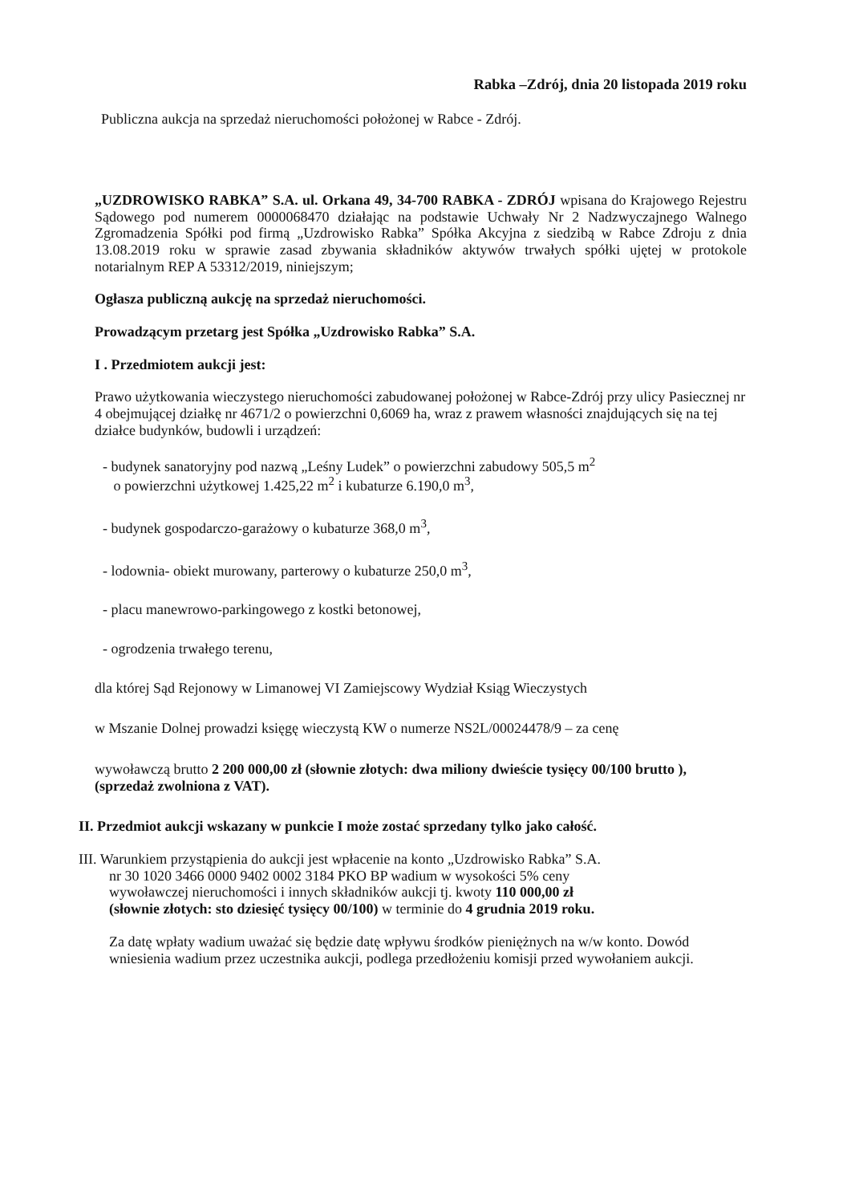Rabka –Zdrój, dnia 20 listopada 2019 roku
Publiczna aukcja na sprzedaż nieruchomości położonej w Rabce - Zdrój.
„UZDROWISKO RABKA” S.A. ul. Orkana 49, 34-700 RABKA - ZDRÓJ wpisana do Krajowego Rejestru Sądowego pod numerem 0000068470 działając na podstawie Uchwały Nr 2 Nadzwyczajnego Walnego Zgromadzenia Spółki pod firmą „Uzdrowisko Rabka” Spółka Akcyjna z siedzibą w Rabce Zdroju z dnia 13.08.2019 roku w sprawie zasad zbywania składników aktywów trwałych spółki ujętej w protokole notarialnym REP A 53312/2019, niniejszym;
Ogłasza publiczną aukcję na sprzedaż nieruchomości.
Prowadzącym przetarg jest Spółka „Uzdrowisko Rabka” S.A.
I . Przedmiotem aukcji jest:
Prawo użytkowania wieczystego nieruchomości zabudowanej położonej w Rabce-Zdrój przy ulicy Pasiecznej nr 4 obejmującej działkę nr 4671/2 o powierzchni 0,6069 ha, wraz z prawem własności znajdujących się na tej działce budynków, budowli i urządzeń:
- budynek sanatoryjny pod nazwą „Leśny Ludek” o powierzchni zabudowy 505,5 m<sup>2</sup>
o powierzchni użytkowej 1.425,22 m<sup>2</sup> i kubaturze 6.190,0 m<sup>3</sup>,
- budynek gospodarczo-garażowy o kubaturze 368,0 m<sup>3</sup>,
- lodownia- obiekt murowany, parterowy o kubaturze 250,0 m<sup>3</sup>,
- placu manewrowo-parkingowego z kostki betonowej,
- ogrodzenia trwałego terenu,
dla której Sąd Rejonowy w Limanowej VI Zamiejscowy Wydział Ksiąg Wieczystych
w Mszanie Dolnej prowadzi księgę wieczystą KW o numerze NS2L/00024478/9 – za cenę
wywoławczą brutto 2 200 000,00 zł (słownie złotych: dwa miliony dwieście tysięcy 00/100 brutto ), (sprzedaż zwolniona z VAT).
II. Przedmiot aukcji wskazany w punkcie I może zostać sprzedany tylko jako całość.
III. Warunkiem przystąpienia do aukcji jest wpłacenie na konto „Uzdrowisko Rabka” S.A.
nr 30 1020 3466 0000 9402 0002 3184 PKO BP wadium w wysokości 5% ceny
wywoławczej nieruchomości i innych składników aukcji tj. kwoty 110 000,00 zł
(słownie złotych: sto dziesięć tysięcy 00/100) w terminie do 4 grudnia 2019 roku.
Za datę wpłaty wadium uważać się będzie datę wpływu środków pieniężnych na w/w konto. Dowód wniesienia wadium przez uczestnika aukcji, podlega przedłożeniu komisji przed wywołaniem aukcji.